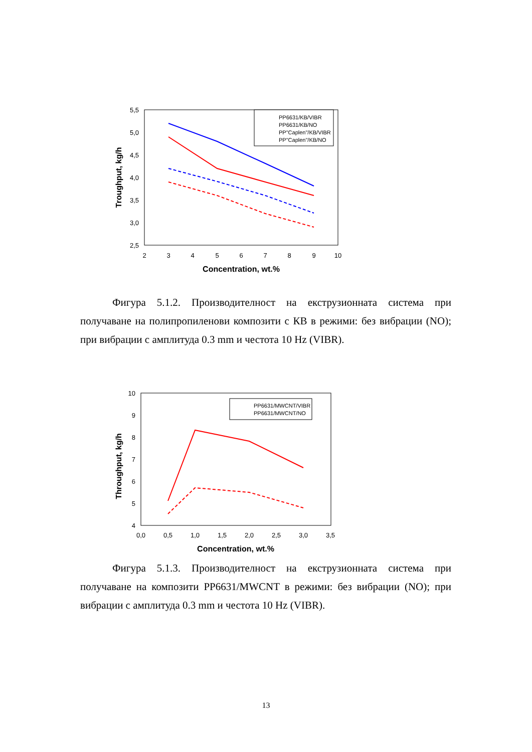5,5
5,0
4,5
4,0
3,5
3,0
2,5
2
3
4
5
6
7
8
9
10
Concentration, wt.%
Troughput, kg/h
PP6631/KB/VIBR
PP6631/KB/NO
PP"Caplen"/KB/VIBR
PP"Caplen"/KB/NO
Фигура 5.1.2. Производителност на екструзионната система при получаване на полипропиленови композити с КВ в режими: без вибрации (NO); при вибрации с амплитуда 0.3 mm и честота 10 Hz (VIBR).
10
9
8
7
6
5
4
0,0
0,5
1,0
1,5
2,0
2,5
3,0
3,5
Concentration, wt.%
Throughput, kg/h
PP6631/MWCNT/VIBR
PP6631/MWCNT/NO
Фигура 5.1.3. Производителност на екструзионната система при получаване на композити PP6631/MWCNT в режими: без вибрации (NO); при вибрации с амплитуда 0.3 mm и честота 10 Hz (VIBR).
13